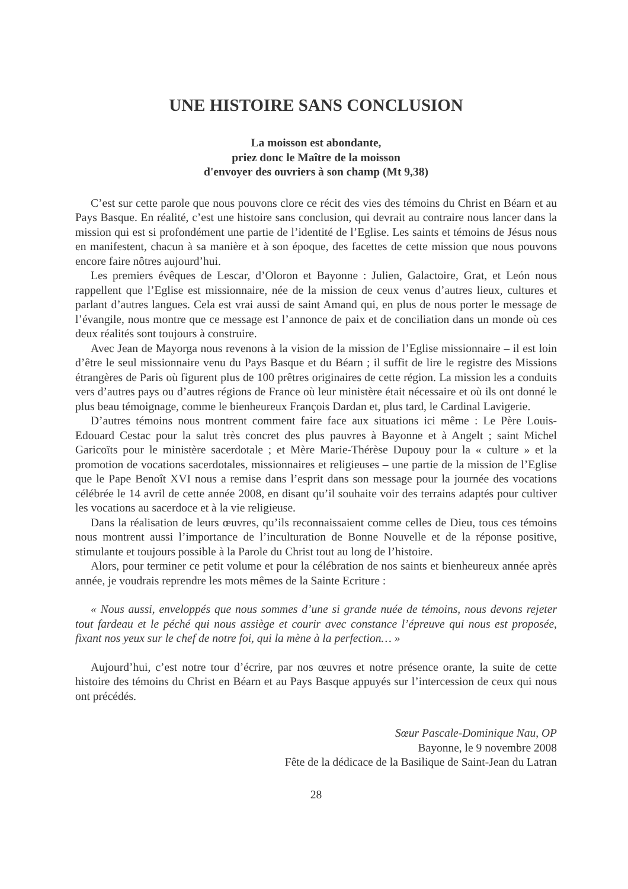UNE HISTOIRE SANS CONCLUSION
La moisson est abondante,
priez donc le Maître de la moisson
d'envoyer des ouvriers à son champ (Mt 9,38)
C’est sur cette parole que nous pouvons clore ce récit des vies des témoins du Christ en Béarn et au Pays Basque. En réalité, c’est une histoire sans conclusion, qui devrait au contraire nous lancer dans la mission qui est si profondément une partie de l’identité de l’Eglise. Les saints et témoins de Jésus nous en manifestent, chacun à sa manière et à son époque, des facettes de cette mission que nous pouvons encore faire nôtres aujourd’hui.
Les premiers évêques de Lescar, d’Oloron et Bayonne : Julien, Galactoire, Grat, et León nous rappellent que l’Eglise est missionnaire, née de la mission de ceux venus d’autres lieux, cultures et parlant d’autres langues. Cela est vrai aussi de saint Amand qui, en plus de nous porter le message de l’évangile, nous montre que ce message est l’annonce de paix et de conciliation dans un monde où ces deux réalités sont toujours à construire.
Avec Jean de Mayorga nous revenons à la vision de la mission de l’Eglise missionnaire – il est loin d’être le seul missionnaire venu du Pays Basque et du Béarn ; il suffit de lire le registre des Missions étrangères de Paris où figurent plus de 100 prêtres originaires de cette région. La mission les a conduits vers d’autres pays ou d’autres régions de France où leur ministère était nécessaire et où ils ont donné le plus beau témoignage, comme le bienheureux François Dardan et, plus tard, le Cardinal Lavigerie.
D’autres témoins nous montrent comment faire face aux situations ici même : Le Père Louis-Edouard Cestac pour la salut très concret des plus pauvres à Bayonne et à Angelt ; saint Michel Garicoïts pour le ministère sacerdotale ; et Mère Marie-Thérèse Dupouy pour la « culture » et la promotion de vocations sacerdotales, missionnaires et religieuses – une partie de la mission de l’Eglise que le Pape Benoît XVI nous a remise dans l’esprit dans son message pour la journée des vocations célébrée le 14 avril de cette année 2008, en disant qu’il souhaite voir des terrains adaptés pour cultiver les vocations au sacerdoce et à la vie religieuse.
Dans la réalisation de leurs œuvres, qu’ils reconnaissaient comme celles de Dieu, tous ces témoins nous montrent aussi l’importance de l’inculturation de Bonne Nouvelle et de la réponse positive, stimulante et toujours possible à la Parole du Christ tout au long de l’histoire.
Alors, pour terminer ce petit volume et pour la célébration de nos saints et bienheureux année après année, je voudrais reprendre les mots mêmes de la Sainte Ecriture :
« Nous aussi, enveloppés que nous sommes d’une si grande nuée de témoins, nous devons rejeter tout fardeau et le péché qui nous assiège et courir avec constance l’épreuve qui nous est proposée, fixant nos yeux sur le chef de notre foi, qui la mène à la perfection… »
Aujourd’hui, c’est notre tour d’écrire, par nos œuvres et notre présence orante, la suite de cette histoire des témoins du Christ en Béarn et au Pays Basque appuyés sur l’intercession de ceux qui nous ont précédés.
Sœur Pascale-Dominique Nau, OP
Bayonne, le 9 novembre 2008
Fête de la dédicace de la Basilique de Saint-Jean du Latran
28